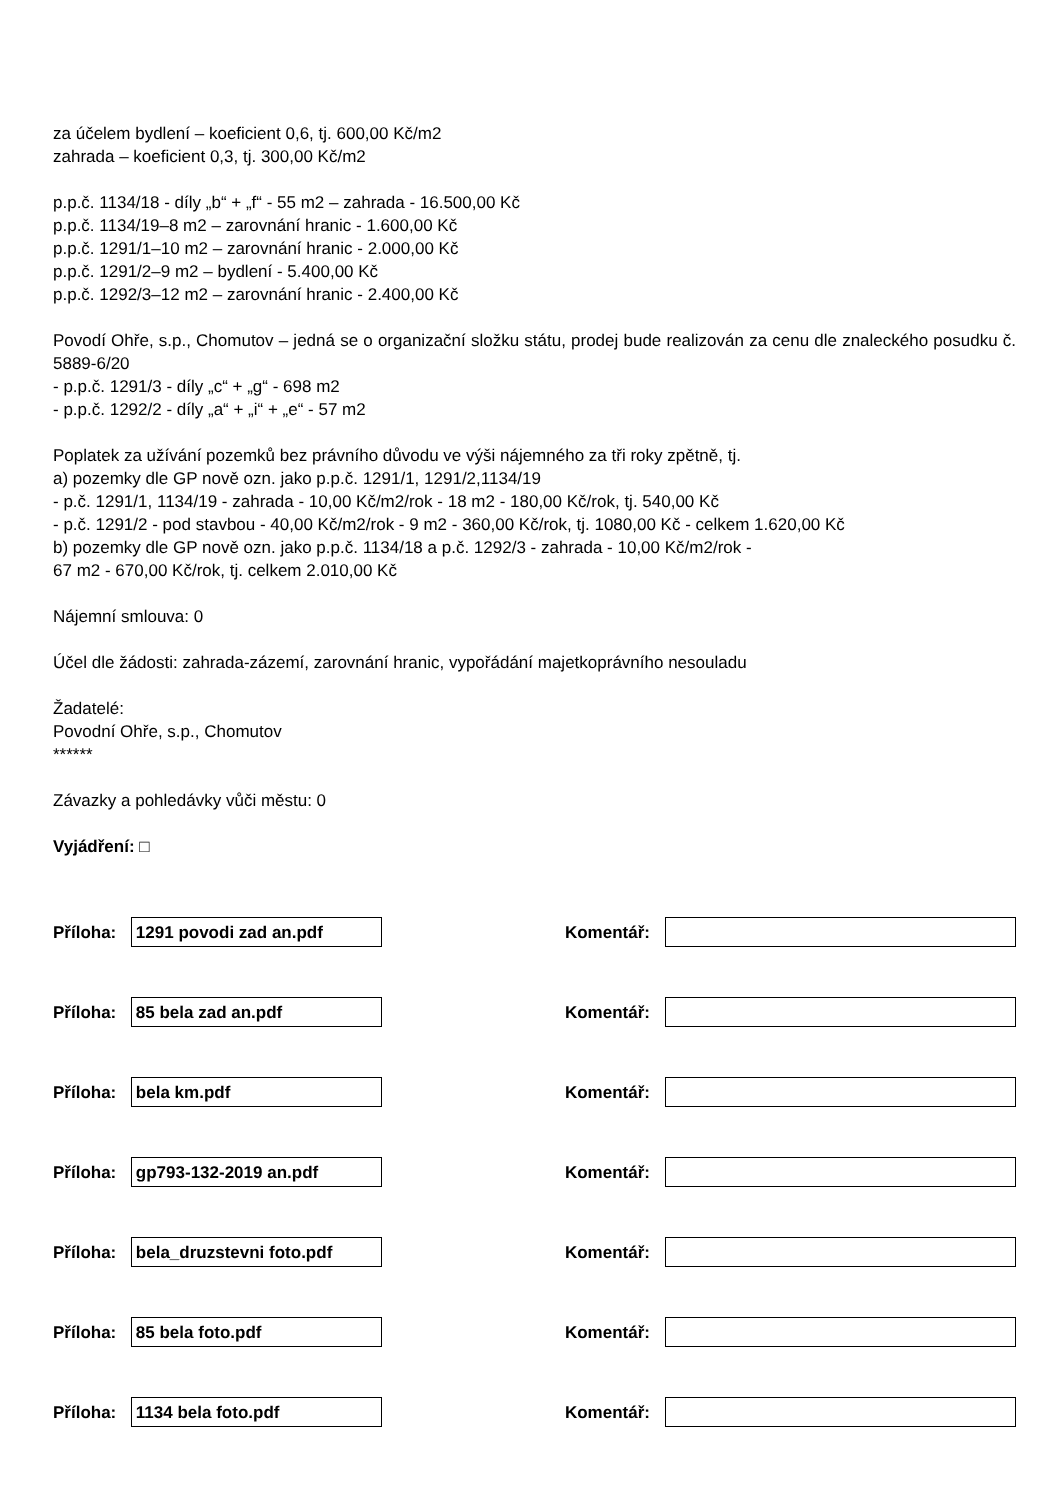za účelem bydlení – koeficient 0,6, tj. 600,00 Kč/m2
zahrada – koeficient 0,3, tj. 300,00 Kč/m2
p.p.č. 1134/18 - díly „b“ + „f“ - 55 m2 – zahrada - 16.500,00 Kč
p.p.č. 1134/19–8 m2 – zarovnání hranic - 1.600,00 Kč
p.p.č. 1291/1–10 m2 – zarovnání hranic - 2.000,00 Kč
p.p.č. 1291/2–9 m2 – bydlení - 5.400,00 Kč
p.p.č. 1292/3–12 m2 – zarovnání hranic - 2.400,00 Kč
Povodí Ohře, s.p., Chomutov – jedná se o organizační složku státu, prodej bude realizován za cenu dle znaleckého posudku č. 5889-6/20
- p.p.č. 1291/3 - díly „c“ + „g“ - 698 m2
- p.p.č. 1292/2 - díly „a“ + „i“ + „e“ - 57 m2
Poplatek za užívání pozemků bez právního důvodu ve výši nájemného za tři roky zpětně, tj.
a) pozemky dle GP nově ozn. jako p.p.č. 1291/1, 1291/2,1134/19
- p.č. 1291/1, 1134/19 - zahrada - 10,00 Kč/m2/rok - 18 m2 - 180,00 Kč/rok, tj. 540,00 Kč
- p.č. 1291/2 - pod stavbou - 40,00 Kč/m2/rok - 9 m2 - 360,00 Kč/rok, tj. 1080,00 Kč - celkem 1.620,00 Kč
b) pozemky dle GP nově ozn. jako p.p.č. 1134/18 a p.č. 1292/3 - zahrada - 10,00 Kč/m2/rok -
67 m2 - 670,00 Kč/rok, tj. celkem 2.010,00 Kč
Nájemní smlouva: 0
Účel dle žádosti: zahrada-zázemí, zarovnání hranic, vypořádání majetkoprávního nesouladu
Žadatelé:
Povodní Ohře, s.p., Chomutov
******
Závazky a pohledávky vůči městu: 0
Vyjádření: □
Příloha: 1291 povodi zad an.pdf Komentář:
Příloha: 85 bela zad an.pdf Komentář:
Příloha: bela km.pdf Komentář:
Příloha: gp793-132-2019 an.pdf Komentář:
Příloha: bela_druzstevni foto.pdf Komentář:
Příloha: 85 bela foto.pdf Komentář:
Příloha: 1134 bela foto.pdf Komentář: